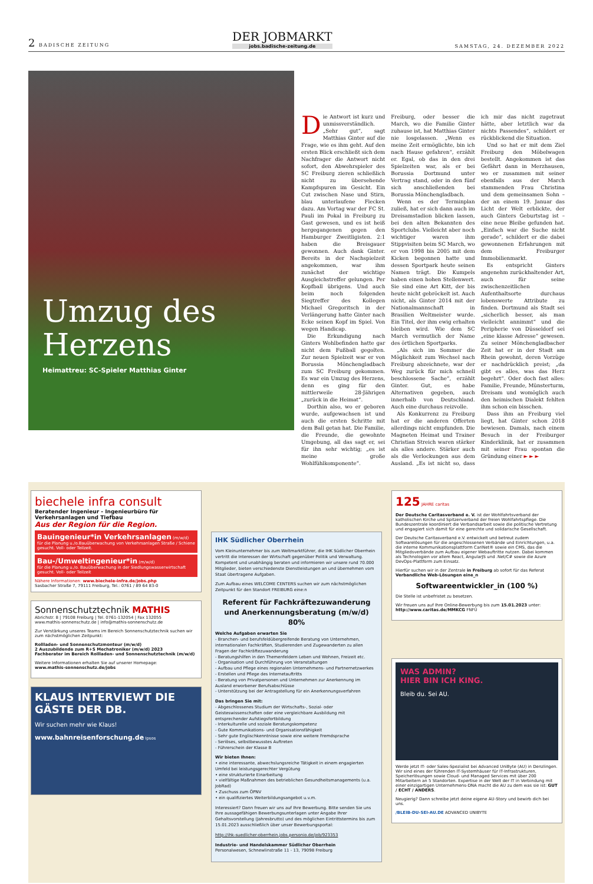2 BADISCHE ZEITUNG
DER JOBMARKT
jobs.badische-zeitung.de
SAMSTAG, 24. DEZEMBER 2022
Umzug des Herzens
Heimattreu: SC-Spieler Matthias Ginter
Die Antwort ist kurz und unmissverständlich. „Sehr gut“, sagt Matthias Ginter auf die Frage, wie es ihm geht. Auf den ersten Blick erschließt sich dem Nachfrager die Antwort nicht sofort, den Abwehrspieler des SC Freiburg zieren schließlich nicht zu übersehende Kampfspuren im Gesicht. Ein Cut zwischen Nase und Stirn, blau unterlaufene Flecken dazu. Am Vortag war der FC St. Pauli im Pokal in Freiburg zu Gast gewesen, und es ist heiß hergegangenen gegen den Hamburger Zweitligisten. 2:1 haben die Breisgauer gewonnen. Auch dank Ginter. Bereits in der Nachspielzeit angekommen, war ihm zunächst der wichtige Ausgleichstreffer gelungen. Per Kopfball übrigens. Und auch beim noch folgenden Siegtreffer des Kollegen Michael Gregoritsch in der Verlängerung hatte Ginter nach Ecke seinen Kopf im Spiel. Von wegen Handicap.
Die Erkundigung nach Ginters Wohlbefinden hatte gar nicht dem Fußball gegolten. Zur neuen Spielzeit war er von Borussia Mönchengladbach zum SC Freiburg gekommen. Es war ein Umzug des Herzens, denn es ging für den mittlerweile 28-Jährigen „zurück in die Heimat“.
Dorthin also, wo er geboren wurde, aufgewachsen ist und auch die ersten Schritte mit dem Ball getan hat. Die Familie, die Freunde, die gewohnte Umgebung, all das sagt er, sei für ihn sehr wichtig; „es ist meine große Wohlfühlkomponente“. Freiburg, oder besser die March, wo die Familie Ginter zuhause ist, hat Matthias Ginter nie losgelassen. „Wenn es meine Zeit ermöglichte, bin ich nach Hause gefahren“, erzählt er. Egal, ob das in den drei Spielzeiten war, als er bei Borussia Dortmund unter Vertrag stand, oder in den fünf sich anschließenden bei Borussia Mönchengladbach.
Wenn es der Terminplan zuließ, hat er sich dann auch im Dreisamstadion blicken lassen, bei den alten Bekannten des Sportclubs. Vielleicht aber noch wichtiger waren ihm Stippvisiten beim SC March, wo er von 1998 bis 2005 mit dem Kicken begonnen hatte und dessen Sportpark heute seinen Namen trägt. Die Kumpels haben einen hohen Stellenwert. Sie sind eine Art Kitt, der bis heute nicht gebröckelt ist. Auch nicht, als Ginter 2014 mit der Nationalmannschaft in Brasilien Weltmeister wurde. Ein Titel, der ihm ewig erhalten bleiben wird. Wie dem SC March vermutlich der Name des örtlichen Sportparks.
„Als sich im Sommer die Möglichkeit zum Wechsel nach Freiburg abzeichnete, war der Weg zurück für mich schnell beschlossene Sache“, erzählt Ginter. Gut, es habe Alternativen gegeben, auch innerhalb von Deutschland. Auch eine durchaus reizvolle.
Als Konkurrenz zu Freiburg hat er die anderen Offerten allerdings nicht empfunden. Die Magneten Heimat und Trainer Christian Streich waren stärker als alles andere. Stärker auch als die Verlockungen aus dem Ausland. „Es ist nicht so, dass ich mir das nicht zugetraut hätte, aber letztlich war da nichts Passendes“, schildert er rückblickend die Situation.
Und so hat er mit dem Ziel Freiburg den Möbelwagen bestellt. Angekommen ist das Gefährt dann in Merzhausen, wo er zusammen mit seiner ebenfalls aus der March stammenden Frau Christina und dem gemeinsamen Sohn – der an einem 19. Januar das Licht der Welt erblickte, der auch Ginters Geburtstag ist – eine neue Bleibe gefunden hat. „Einfach war die Suche nicht gerade“, schildert er die dabei gewonnenen Erfahrungen mit dem Freiburger Immobilienmarkt.
Es entspricht Ginters angenehm zurückhaltender Art, auch für seine zwischenzeitlichen Aufenthaltsorte durchaus lobenswerte Attribute zu finden. Dortmund als Stadt sei „sicherlich besser, als man vielleicht annimmt“ und die Peripherie von Düsseldorf sei „eine klasse Adresse“ gewesen. Zu seiner Mönchengladbacher Zeit hat er in der Stadt am Rhein gewohnt, deren Vorzüge er nachdrücklich preist; „da gibt es alles, was das Herz begehrt“. Oder doch fast alles: Familie, Freunde, Münsterturm, Dreisam und womöglich auch den heimischen Dialekt fehlten ihm schon ein bisschen.
Dass ihm an Freiburg viel liegt, hat Ginter schon 2018 bewiesen. Damals, nach einem Besuch in der Freiburger Kinderklinik, hat er zusammen mit seiner Frau spontan die Gründung einer ► ► ►
biechele infra consult
Beratender Ingenieur - Ingenieurbüro für Verkehrsanlagen und Tiefbau
Aus der Region für die Region.
Bauingenieur*in Verkehrsanlagen (m/w/d)
für die Planung u./o.Bauüberwachung von Verkehrsanlagen Straße / Schiene gesucht. Voll- oder Teilzeit.
Bau-/Umweltingenieur*in (m/w/d)
für die Planung u./o. Bauüberwachung in der Siedlungswasserwirtschaft gesucht. Voll- oder Teilzeit
Nähere Informationen: www.biechele-infra.de/jobs.php
Sasbacher Straße 7, 79111 Freiburg, Tel.: 0761 / 89 64 83-0
Sonnenschutztechnik MATHIS
Abrichstr. 8 | 79108 Freiburg | Tel. 0761-132054 | Fax 132055
www.mathis-sonnenschutz.de | info@mathis-sonnenschutz.de
Zur Verstärkung unseres Teams im Bereich Sonnenschutztechnik suchen wir zum nächstmöglichen Zeitpunkt:
Rollladen- und Sonnenschutzmonteur (m/w/d)
2 Auszubildende zum R+S Mechatroniker (m/w/d) 2023
Fachberater im Bereich Rollladen- und Sonnenschutztechnik (m/w/d)
Weitere Informationen erhalten Sie auf unserer Homepage:
www.mathis-sonnenschutz.de/jobs
KLAUS INTERVIEWT DIE GÄSTE DER DB.
Wir suchen mehr wie Klaus!
www.bahnreisenforschung.de Ipsos
IHK Südlicher Oberrhein
Vom Kleinunternehmer bis zum Weltmarktführer, die IHK Südlicher Oberrhein vertritt die Interessen der Wirtschaft gegenüber Politik und Verwaltung. Kompetent und unabhängig beraten und informieren wir unsere rund 70.000 Mitglieder, bieten verschiedenste Dienstleistungen an und übernehmen vom Staat übertragene Aufgaben.
Zum Aufbau eines WELCOME CENTERS suchen wir zum nächstmöglichen Zeitpunkt für den Standort FREIBURG eine:n
Referent für Fachkräftezuwanderung und Anerkennungsberatung (m/w/d) 80%
Welche Aufgaben erwarten Sie
- Branchen- und berufsfeldübergreifende Beratung von Unternehmen, internationalen Fachkräften, Studierenden und Zugewanderten zu allen Fragen der Fachkräftezuwanderung
- Beratungshilfen in den Themenfeldern Leben und Wohnen, Freizeit etc.
- Organisation und Durchführung von Veranstaltungen
- Aufbau und Pflege eines regionalen Unternehmens- und Partnernetzwerkes
- Erstellen und Pflege des Internetauftritts
- Beratung von Privatpersonen und Unternehmen zur Anerkennung im Ausland erworbener Berufsabschlüsse
- Unterstützung bei der Antragstellung für ein Anerkennungsverfahren
Das bringen Sie mit:
- Abgeschlossenes Studium der Wirtschafts-, Sozial- oder Geisteswissenschaften oder eine vergleichbare Ausbildung mit entsprechender Aufstiegsfortbildung
- Interkulturelle und soziale Beratungskompetenz
- Gute Kommunikations- und Organisationsfähigkeit
- Sehr gute Englischkenntnisse sowie eine weitere Fremdsprache
- Seriöses, selbstbewusstes Auftreten
- Führerschein der Klasse B
Wir bieten Ihnen:
• eine interessante, abwechslungsreiche Tätigkeit in einem engagierten Umfeld bei leistungsgerechter Vergütung
• eine strukturierte Einarbeitung
• vielfältige Maßnahmen des betrieblichen Gesundheitsmanagements (u.a. JobRad)
• Zuschuss zum ÖPNV
• ein qualifiziertes Weiterbildungsangebot u.v.m.
Interessiert? Dann freuen wir uns auf Ihre Bewerbung. Bitte senden Sie uns Ihre aussagefähigen Bewerbungsunterlagen unter Angabe Ihrer Gehaltsvorstellung (Jahresbrutto) und des möglichen Eintrittstermins bis zum 15.01.2023 ausschließlich über unser Bewerbungsportal:
http://ihk-suedlicher-oberrhein.jobs.personio.de/job/923353
Industrie- und Handelskammer Südlicher Oberrhein
Personalwesen, Schnewlinstraße 11 - 13, 79098 Freiburg
125 JAHRE caritas
Der Deutsche Caritasverband e. V. ist der Wohlfahrtsverband der katholischen Kirche und Spitzenverband der freien Wohlfahrtspflege. Die Bundeszentrale koordiniert die Verbandsarbeit sowie die politische Vertretung und engagiert sich damit für eine gerechte und solidarische Gesellschaft.
Der Deutsche Caritasverband e.V. entwickelt und betreut zudem Softwarelösungen für die angeschlossenen Verbände und Einrichtungen, u.a. die interne Kommunikationsplattform CariNet® sowie ein CMS, das die Mitgliedsverbände zum Aufbau eigener Webauftritte nutzen. Dabei kommen als Technologien vor allem React, AngularJS und .Net/C# sowie die Azure DevOps-Plattform zum Einsatz.
Hierfür suchen wir in der Zentrale in Freiburg ab sofort für das Referat Verbandliche Web-Lösungen eine_n
Softwareentwickler_in (100 %)
Die Stelle ist unbefristet zu besetzen.
Wir freuen uns auf Ihre Online-Bewerbung bis zum 15.01.2023 unter:
http://www.caritas.de/MMKCG FNFÜ
WAS ADMIN?
HIER BIN ICH KING.
Bleib du. Sei AU.
Werde jetzt IT- oder Sales-Spezialist bei Advanced UniByte (AU) in Denzlingen. Wir sind eines der führenden IT-Systemhäuser für IT-Infrastrukturen, Speicherlösungen sowie Cloud- und Managed Services mit über 200 Mitarbeitern an 5 Standorten. Expertise in der Welt der IT in Verbindung mit einer einzigartigen Unternehmens-DNA macht die AU zu dem was sie ist: GUT / ECHT / ANDERS.
Neugierig? Dann schreibe jetzt deine eigene AU-Story und bewirb dich bei uns.
/BLEIB-DU-SEI-AU.DE ADVANCED UNIBYTE